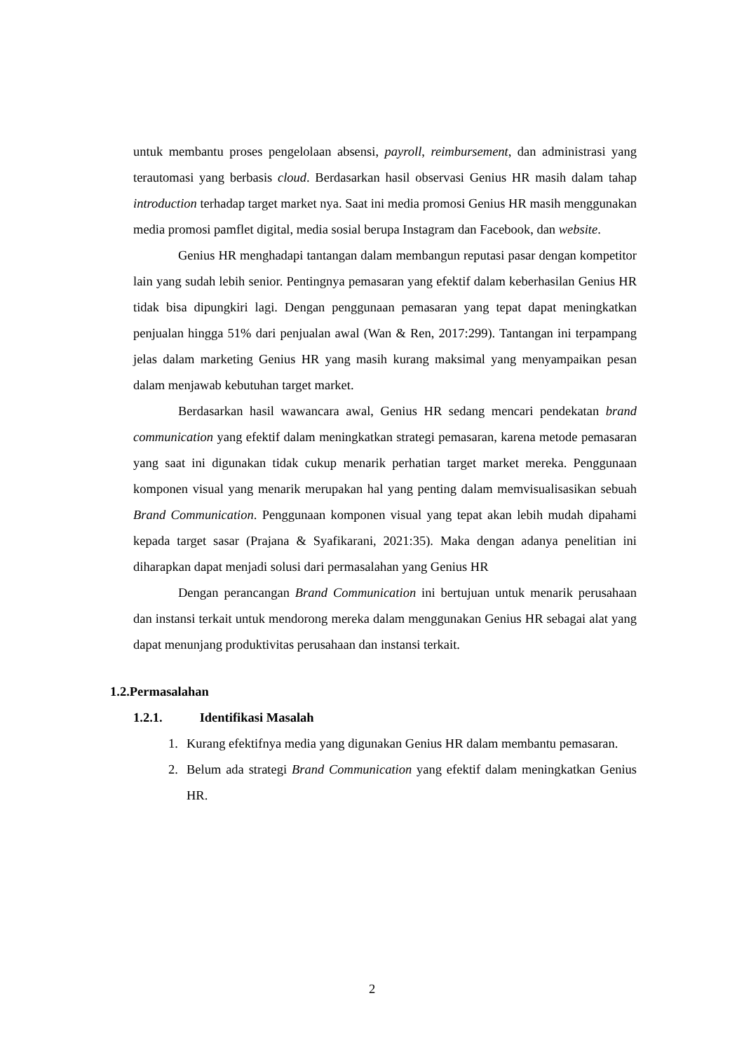untuk membantu proses pengelolaan absensi, payroll, reimbursement, dan administrasi yang terautomasi yang berbasis cloud. Berdasarkan hasil observasi Genius HR masih dalam tahap introduction terhadap target market nya. Saat ini media promosi Genius HR masih menggunakan media promosi pamflet digital, media sosial berupa Instagram dan Facebook, dan website.
Genius HR menghadapi tantangan dalam membangun reputasi pasar dengan kompetitor lain yang sudah lebih senior. Pentingnya pemasaran yang efektif dalam keberhasilan Genius HR tidak bisa dipungkiri lagi. Dengan penggunaan pemasaran yang tepat dapat meningkatkan penjualan hingga 51% dari penjualan awal (Wan & Ren, 2017:299). Tantangan ini terpampang jelas dalam marketing Genius HR yang masih kurang maksimal yang menyampaikan pesan dalam menjawab kebutuhan target market.
Berdasarkan hasil wawancara awal, Genius HR sedang mencari pendekatan brand communication yang efektif dalam meningkatkan strategi pemasaran, karena metode pemasaran yang saat ini digunakan tidak cukup menarik perhatian target market mereka. Penggunaan komponen visual yang menarik merupakan hal yang penting dalam memvisualisasikan sebuah Brand Communication. Penggunaan komponen visual yang tepat akan lebih mudah dipahami kepada target sasar (Prajana & Syafikarani, 2021:35). Maka dengan adanya penelitian ini diharapkan dapat menjadi solusi dari permasalahan yang Genius HR
Dengan perancangan Brand Communication ini bertujuan untuk menarik perusahaan dan instansi terkait untuk mendorong mereka dalam menggunakan Genius HR sebagai alat yang dapat menunjang produktivitas perusahaan dan instansi terkait.
1.2.Permasalahan
1.2.1. Identifikasi Masalah
1. Kurang efektifnya media yang digunakan Genius HR dalam membantu pemasaran.
2. Belum ada strategi Brand Communication yang efektif dalam meningkatkan Genius HR.
2